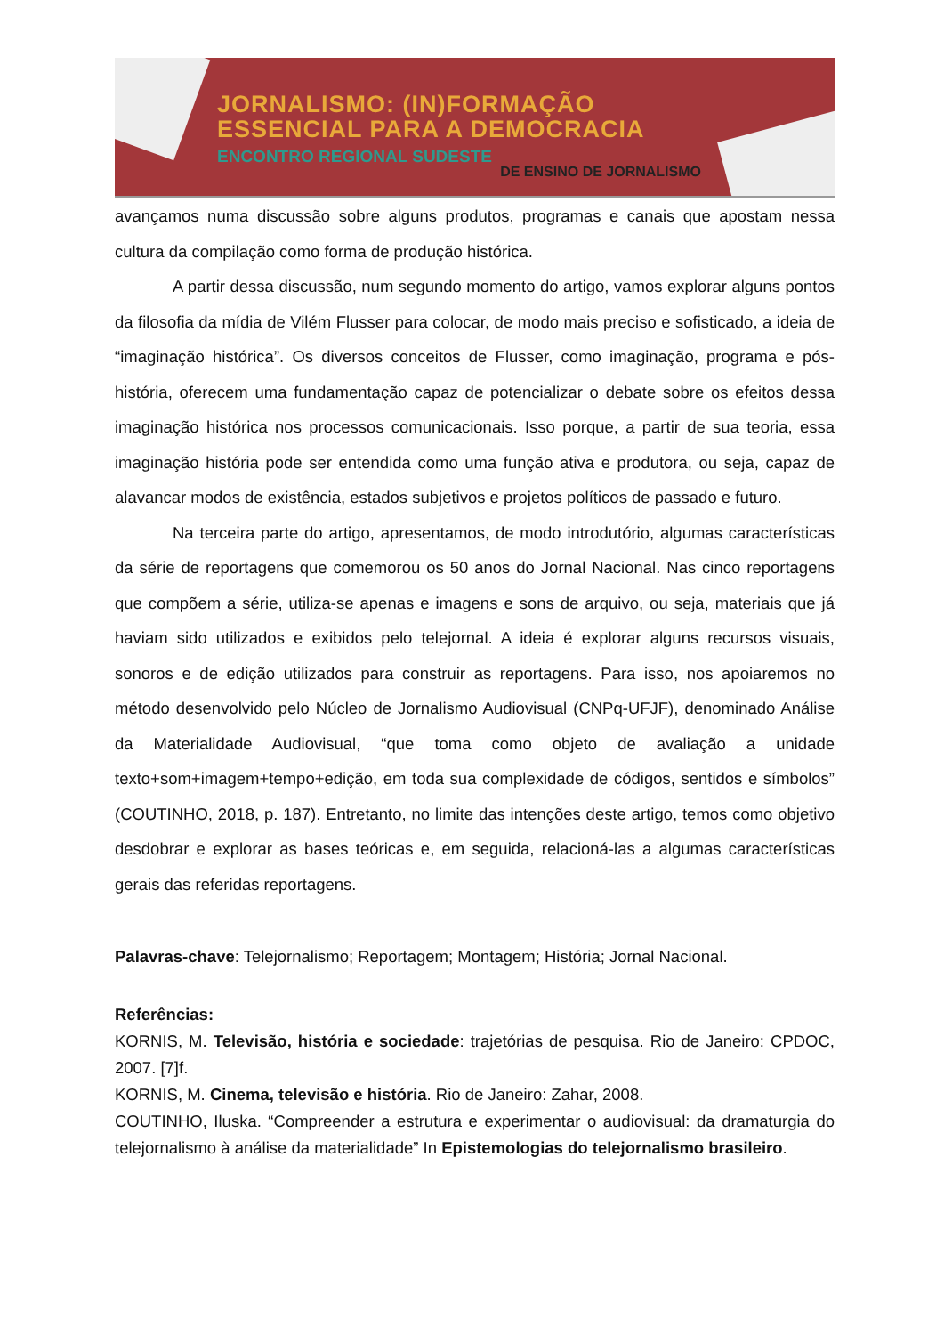JORNALISMO: (IN)FORMAÇÃO
ESSENCIAL PARA A DEMOCRACIA
ENCONTRO REGIONAL SUDESTE
DE ENSINO DE JORNALISMO
avançamos numa discussão sobre alguns produtos, programas e canais que apostam nessa cultura da compilação como forma de produção histórica.
A partir dessa discussão, num segundo momento do artigo, vamos explorar alguns pontos da filosofia da mídia de Vilém Flusser para colocar, de modo mais preciso e sofisticado, a ideia de “imaginação histórica”. Os diversos conceitos de Flusser, como imaginação, programa e pós-história, oferecem uma fundamentação capaz de potencializar o debate sobre os efeitos dessa imaginação histórica nos processos comunicacionais. Isso porque, a partir de sua teoria, essa imaginação história pode ser entendida como uma função ativa e produtora, ou seja, capaz de alavancar modos de existência, estados subjetivos e projetos políticos de passado e futuro.
Na terceira parte do artigo, apresentamos, de modo introdutório, algumas características da série de reportagens que comemorou os 50 anos do Jornal Nacional. Nas cinco reportagens que compõem a série, utiliza-se apenas e imagens e sons de arquivo, ou seja, materiais que já haviam sido utilizados e exibidos pelo telejornal. A ideia é explorar alguns recursos visuais, sonoros e de edição utilizados para construir as reportagens. Para isso, nos apoiaremos no método desenvolvido pelo Núcleo de Jornalismo Audiovisual (CNPq-UFJF), denominado Análise da Materialidade Audiovisual, “que toma como objeto de avaliação a unidade texto+som+imagem+tempo+edição, em toda sua complexidade de códigos, sentidos e símbolos” (COUTINHO, 2018, p. 187). Entretanto, no limite das intenções deste artigo, temos como objetivo desdobrar e explorar as bases teóricas e, em seguida, relacioná-las a algumas características gerais das referidas reportagens.
Palavras-chave: Telejornalismo; Reportagem; Montagem; História; Jornal Nacional.
Referências:
KORNIS, M. Televisão, história e sociedade: trajetórias de pesquisa. Rio de Janeiro: CPDOC, 2007. [7]f.
KORNIS, M. Cinema, televisão e história. Rio de Janeiro: Zahar, 2008.
COUTINHO, Iluska. “Compreender a estrutura e experimentar o audiovisual: da dramaturgia do telejornalismo à análise da materialidade” In Epistemologias do telejornalismo brasileiro.